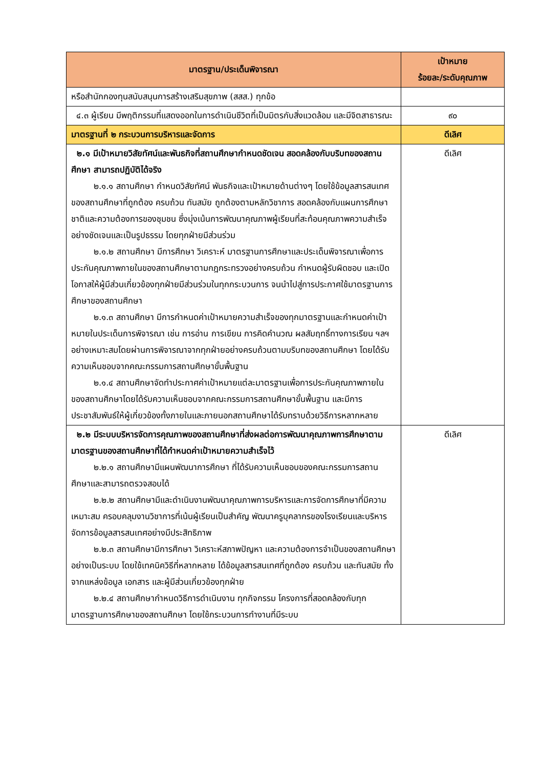| มาตรฐาน/ประเด็นพิจารณา | เป้าหมาย ร้อยละ/ระดับคุณภาพ |
| --- | --- |
| หรือสำนักกองทุนสนับสนุนการสร้างเสริมสุขภาพ (สสส.) ทุกข้อ | |
| ๔.๓ ผู้เรียน มีพฤติกรรมที่แสดงออกในการดำเนินชีวิตที่เป็นมิตรกับสิ่งแวดล้อม และมีจิตสาธารณะ | ๙๐ |
| มาตรฐานที่ ๒ กระบวนการบริหารและจัดการ | ดีเลิศ |
| ๒.๑ มีเป้าหมายวิสัยทัศน์และพันธกิจที่สถานศึกษากำหนดชัดเจน สอดคล้องกับบริบทของสถานศึกษา สามารถปฏิบัติได้จริง ๒.๑.๑ สถานศึกษา กำหนดวิสัยทัศน์ พันธกิจและเป้าหมายด้านต่างๆ โดยใช้ข้อมูลสารสนเทศของสถานศึกษาที่ถูกต้อง ครบถ้วน ทันสมัย ถูกต้องตามหลักวิชาการ สอดคล้องกับแผนการศึกษาชาติและความต้องการของชุมชน ซึ่งมุ่งเน้นการพัฒนาคุณภาพผู้เรียนที่สะท้อนคุณภาพความสำเร็จอย่างชัดเจนและเป็นรูปธรรม โดยทุกฝ่ายมีส่วนร่วม ๒.๑.๒ สถานศึกษา มีการศึกษา วิเคราะห์ มาตรฐานการศึกษาและประเด็นพิจารณาเพื่อการประกันคุณภาพภายในของสถานศึกษาตามกฎกระทรวงอย่างครบถ้วน กำหนดผู้รับผิดชอบ และเปิดโอกาสให้ผู้มีส่วนเกี่ยวข้องทุกฝ่ายมีส่วนร่วมในทุกกระบวนการ จนนำไปสู่การประกาศใช้มาตรฐานการศึกษาของสถานศึกษา ๒.๑.๓ สถานศึกษา มีการกำหนดค่าเป้าหมายความสำเร็จของทุกมาตรฐานและกำหนดค่าเป้าหมายในประเด็นการพิจารณา เช่น การอ่าน การเขียน การคิดคำนวณ ผลสัมฤทธิ์ทางการเรียน ฯลฯ อย่างเหมาะสมโดยผ่านการพิจารณาจากทุกฝ่ายอย่างครบถ้วนตามบริบทของสถานศึกษา โดยได้รับความเห็นชอบจากคณะกรรมการสถานศึกษาขั้นพื้นฐาน ๒.๑.๔ สถานศึกษาจัดทำประกาศค่าเป้าหมายแต่ละมาตรฐานเพื่อการประกันคุณภาพภายในของสถานศึกษาโดยได้รับความเห็นชอบจากคณะกรรมการสถานศึกษาขั้นพื้นฐาน และมีการประชาสัมพันธ์ให้ผู้เกี่ยวข้องทั้งภายในและภายนอกสถานศึกษาได้รับทราบด้วยวิธีการหลากหลาย | ดีเลิศ |
| ๒.๒ มีระบบบริหารจัดการคุณภาพของสถานศึกษาที่ส่งผลต่อการพัฒนาคุณภาพการศึกษาตามมาตรฐานของสถานศึกษาที่ได้กำหนดค่าเป้าหมายความสำเร็จไว้ ๒.๒.๑ สถานศึกษามีแผนพัฒนาการศึกษา ที่ได้รับความเห็นชอบของคณะกรรมการสถานศึกษาและสามารถตรวจสอบได้ ๒.๒.๒ สถานศึกษามีและดำเนินงานพัฒนาคุณภาพการบริหารและการจัดการศึกษาที่มีความเหมาะสม ครอบคลุมงานวิชาการที่เน้นผู้เรียนเป็นสำคัญ พัฒนาครูบุคลากรของโรงเรียนและบริหารจัดการข้อมูลสารสนเทศอย่างมีประสิทธิภาพ ๒.๒.๓ สถานศึกษามีการศึกษา วิเคราะห์สภาพปัญหา และความต้องการจำเป็นของสถานศึกษาอย่างเป็นระบบ โดยใช้เทคนิควิธีที่หลากหลาย ได้ข้อมูลสารสนเทศที่ถูกต้อง ครบถ้วน และทันสมัย ทั้งจากแหล่งข้อมูล เอกสาร และผู้มีส่วนเกี่ยวข้องทุกฝ่าย ๒.๒.๔ สถานศึกษากำหนดวิธีการดำเนินงาน ทุกกิจกรรม โครงการที่สอดคล้องกับทุกมาตรฐานการศึกษาของสถานศึกษา โดยใช้กระบวนการทำงานที่มีระบบ | ดีเลิศ |